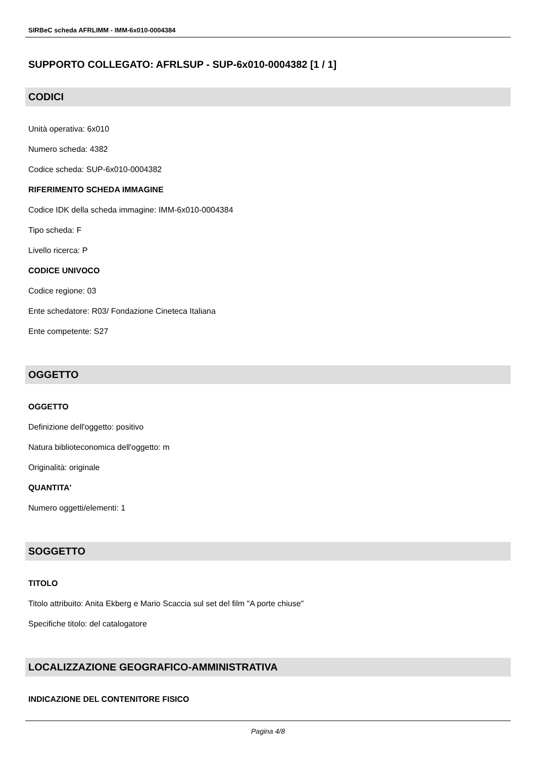SIRBeC scheda AFRLIMM - IMM-6x010-0004384
SUPPORTO COLLEGATO: AFRLSUP - SUP-6x010-0004382 [1 / 1]
CODICI
Unità operativa: 6x010
Numero scheda: 4382
Codice scheda: SUP-6x010-0004382
RIFERIMENTO SCHEDA IMMAGINE
Codice IDK della scheda immagine: IMM-6x010-0004384
Tipo scheda: F
Livello ricerca: P
CODICE UNIVOCO
Codice regione: 03
Ente schedatore: R03/ Fondazione Cineteca Italiana
Ente competente: S27
OGGETTO
OGGETTO
Definizione dell'oggetto: positivo
Natura biblioteconomica dell'oggetto: m
Originalità: originale
QUANTITA'
Numero oggetti/elementi: 1
SOGGETTO
TITOLO
Titolo attribuito: Anita Ekberg e Mario Scaccia sul set del film "A porte chiuse"
Specifiche titolo: del catalogatore
LOCALIZZAZIONE GEOGRAFICO-AMMINISTRATIVA
INDICAZIONE DEL CONTENITORE FISICO
Pagina 4/8